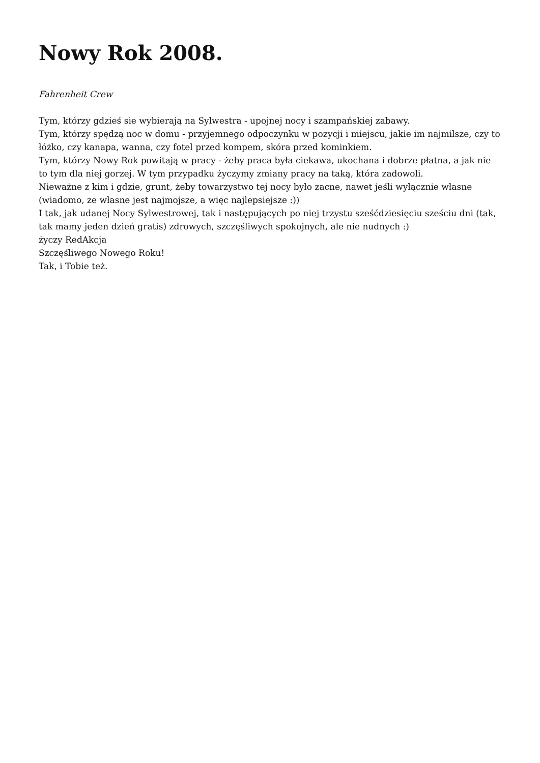Nowy Rok 2008.
Fahrenheit Crew
Tym, którzy gdzieś sie wybierają na Sylwestra - upojnej nocy i szampańskiej zabawy.
Tym, którzy spędzą noc w domu - przyjemnego odpoczynku w pozycji i miejscu, jakie im najmilsze, czy to łóżko, czy kanapa, wanna, czy fotel przed kompem, skóra przed kominkiem.
Tym, którzy Nowy Rok powitają w pracy - żeby praca była ciekawa, ukochana i dobrze płatna, a jak nie to tym dla niej gorzej. W tym przypadku życzymy zmiany pracy na taką, która zadowoli.
Nieważne z kim i gdzie, grunt, żeby towarzystwo tej nocy było zacne, nawet jeśli wyłącznie własne (wiadomo, ze własne jest najmojsze, a więc najlepsiejsze :))
I tak, jak udanej Nocy Sylwestrowej, tak i następujących po niej trzystu sześćdziesięciu sześciu dni (tak, tak mamy jeden dzień gratis) zdrowych, szczęśliwych spokojnych, ale nie nudnych :)
życzy RedAkcja
Szczęśliwego Nowego Roku!
Tak, i Tobie też.